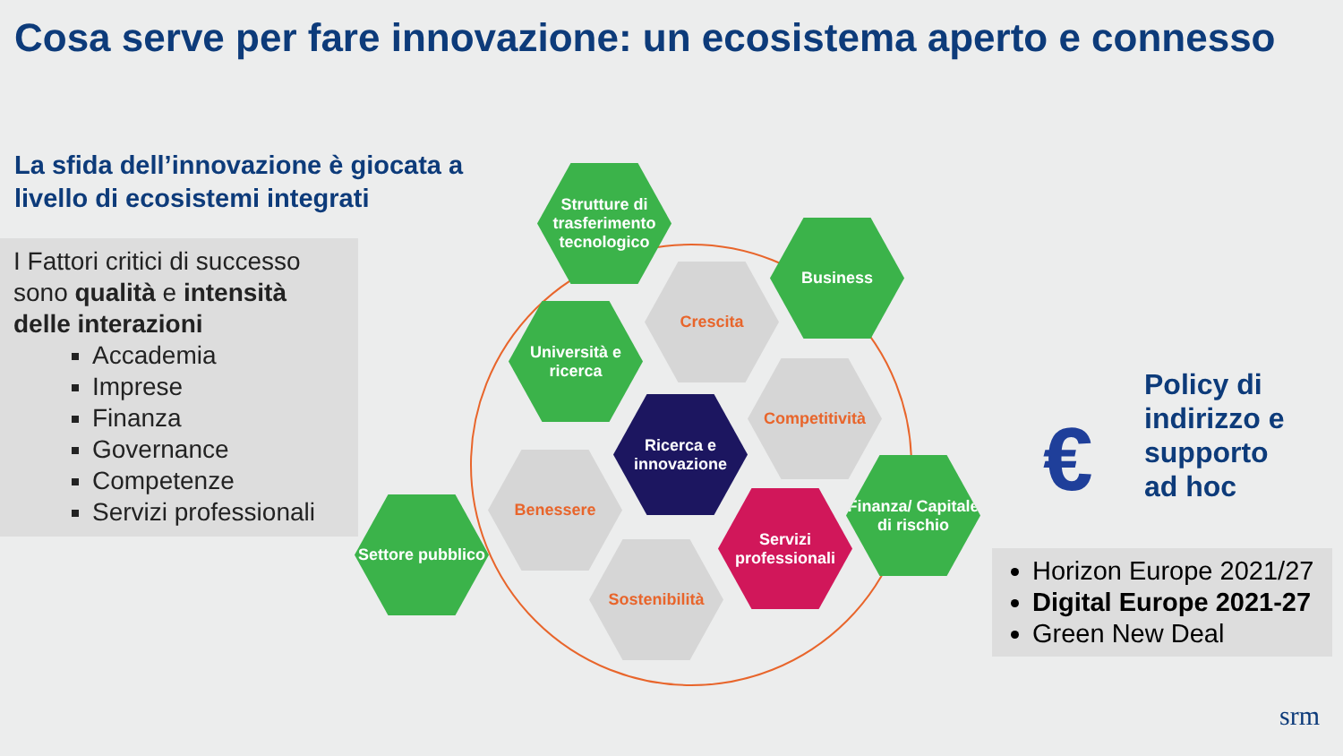Cosa serve per fare innovazione: un ecosistema aperto e connesso
La sfida dell’innovazione è giocata a
livello di ecosistemi integrati
I Fattori critici di successo sono qualità e intensità delle interazioni
Accademia
Imprese
Finanza
Governance
Competenze
Servizi professionali
Strutture di trasferimento tecnologico
Business
Crescita
Università e ricerca
Competitività
Ricerca e innovazione
Benessere
Finanza/ Capitale di rischio
Servizi professionali
Settore pubblico
Sostenibilità
Policy di
indirizzo e
supporto
ad hoc
€
Horizon Europe 2021/27
Digital Europe 2021-27
Green New Deal
srm